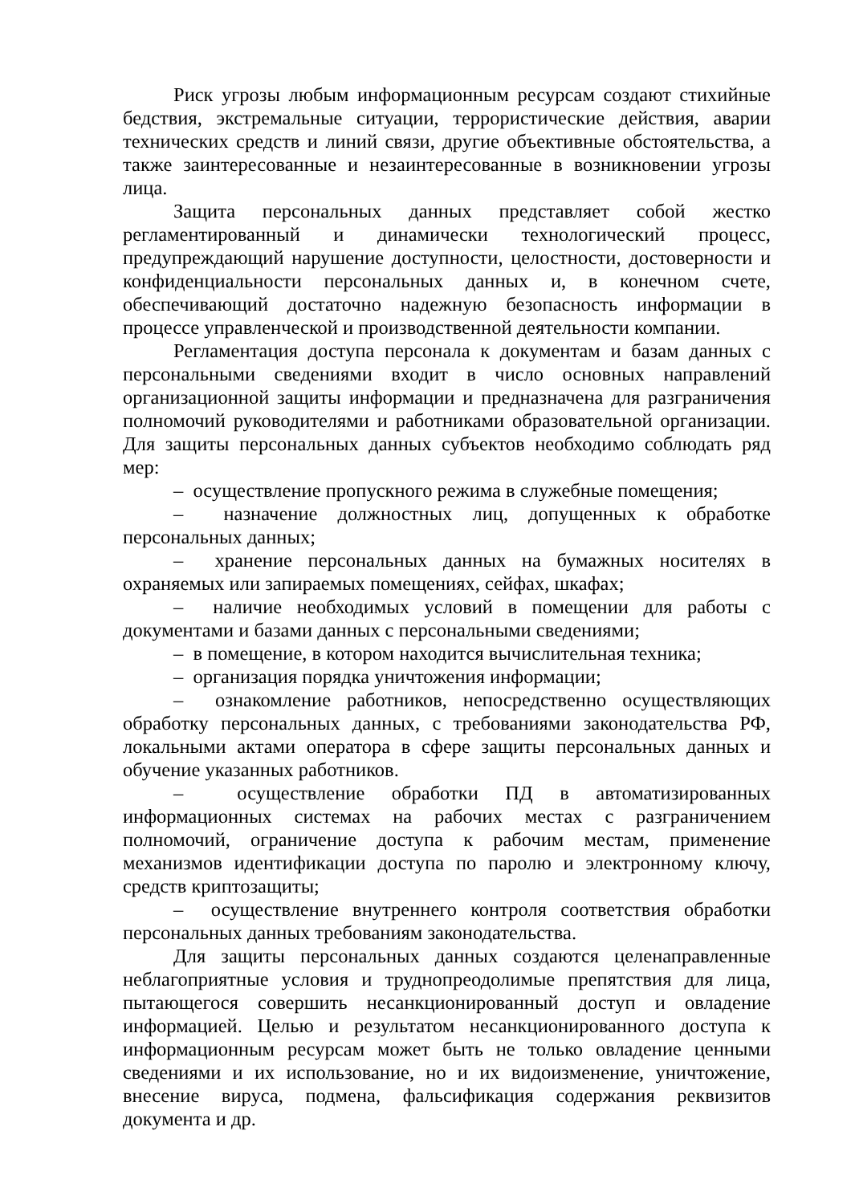Риск угрозы любым информационным ресурсам создают стихийные бедствия, экстремальные ситуации, террористические действия, аварии технических средств и линий связи, другие объективные обстоятельства, а также заинтересованные и незаинтересованные в возникновении угрозы лица.
Защита персональных данных представляет собой жестко регламентированный и динамически технологический процесс, предупреждающий нарушение доступности, целостности, достоверности и конфиденциальности персональных данных и, в конечном счете, обеспечивающий достаточно надежную безопасность информации в процессе управленческой и производственной деятельности компании.
Регламентация доступа персонала к документам и базам данных с персональными сведениями входит в число основных направлений организационной защиты информации и предназначена для разграничения полномочий руководителями и работниками образовательной организации. Для защиты персональных данных субъектов необходимо соблюдать ряд мер:
– осуществление пропускного режима в служебные помещения;
– назначение должностных лиц, допущенных к обработке персональных данных;
– хранение персональных данных на бумажных носителях в охраняемых или запираемых помещениях, сейфах, шкафах;
– наличие необходимых условий в помещении для работы с документами и базами данных с персональными сведениями;
– в помещение, в котором находится вычислительная техника;
– организация порядка уничтожения информации;
– ознакомление работников, непосредственно осуществляющих обработку персональных данных, с требованиями законодательства РФ, локальными актами оператора в сфере защиты персональных данных и обучение указанных работников.
– осуществление обработки ПД в автоматизированных информационных системах на рабочих местах с разграничением полномочий, ограничение доступа к рабочим местам, применение механизмов идентификации доступа по паролю и электронному ключу, средств криптозащиты;
– осуществление внутреннего контроля соответствия обработки персональных данных требованиям законодательства.
Для защиты персональных данных создаются целенаправленные неблагоприятные условия и труднопреодолимые препятствия для лица, пытающегося совершить несанкционированный доступ и овладение информацией. Целью и результатом несанкционированного доступа к информационным ресурсам может быть не только овладение ценными сведениями и их использование, но и их видоизменение, уничтожение, внесение вируса, подмена, фальсификация содержания реквизитов документа и др.